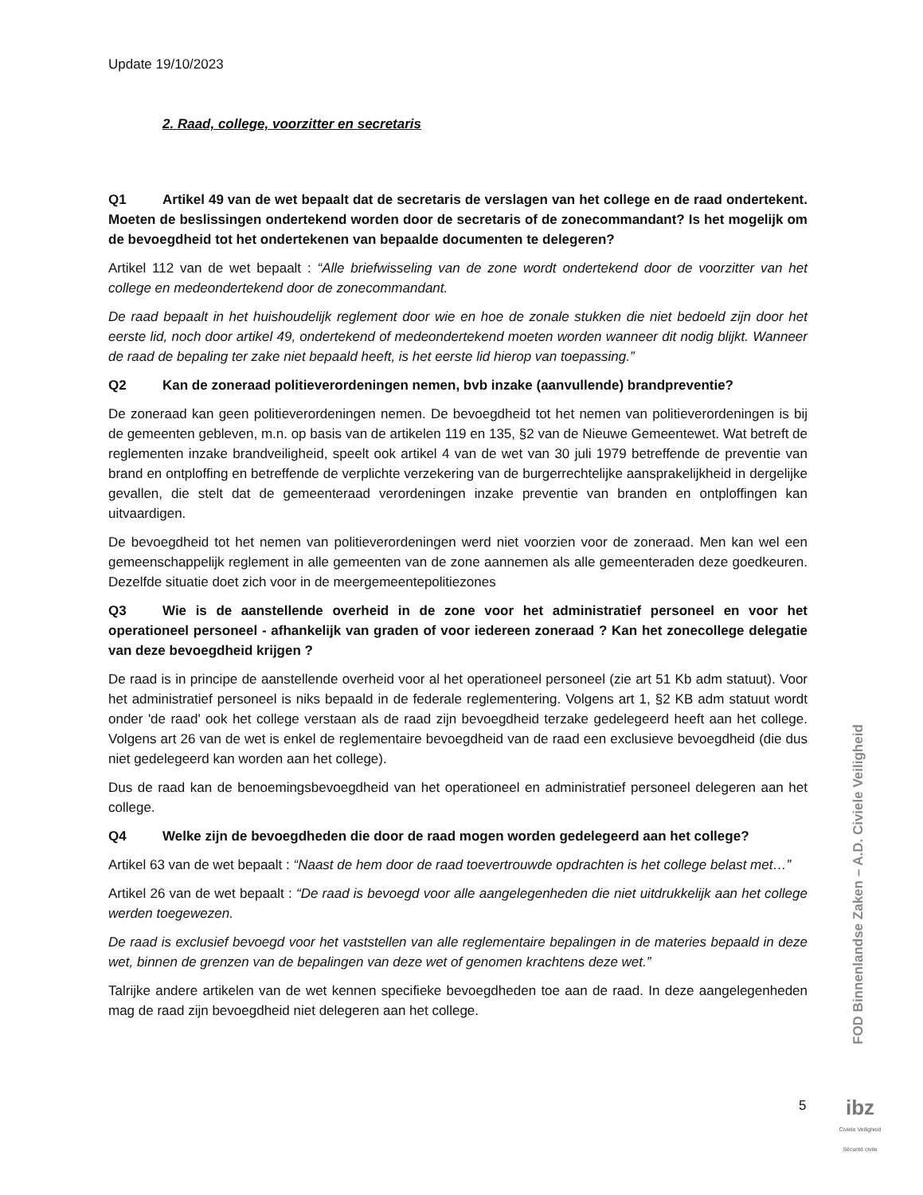Update 19/10/2023
2. Raad, college, voorzitter en secretaris
Q1 Artikel 49 van de wet bepaalt dat de secretaris de verslagen van het college en de raad ondertekent. Moeten de beslissingen ondertekend worden door de secretaris of de zonecommandant? Is het mogelijk om de bevoegdheid tot het ondertekenen van bepaalde documenten te delegeren?
Artikel 112 van de wet bepaalt : “Alle briefwisseling van de zone wordt ondertekend door de voorzitter van het college en medeondertekend door de zonecommandant.
De raad bepaalt in het huishoudelijk reglement door wie en hoe de zonale stukken die niet bedoeld zijn door het eerste lid, noch door artikel 49, ondertekend of medeondertekend moeten worden wanneer dit nodig blijkt. Wanneer de raad de bepaling ter zake niet bepaald heeft, is het eerste lid hierop van toepassing.”
Q2 Kan de zoneraad politieverordeningen nemen, bvb inzake (aanvullende) brandpreventie?
De zoneraad kan geen politieverordeningen nemen. De bevoegdheid tot het nemen van politieverordeningen is bij de gemeenten gebleven, m.n. op basis van de artikelen 119 en 135, §2 van de Nieuwe Gemeentewet. Wat betreft de reglementen inzake brandveiligheid, speelt ook artikel 4 van de wet van 30 juli 1979 betreffende de preventie van brand en ontploffing en betreffende de verplichte verzekering van de burgerrechtelijke aansprakelijkheid in dergelijke gevallen, die stelt dat de gemeenteraad verordeningen inzake preventie van branden en ontploffingen kan uitvaardigen.
De bevoegdheid tot het nemen van politieverordeningen werd niet voorzien voor de zoneraad. Men kan wel een gemeenschappelijk reglement in alle gemeenten van de zone aannemen als alle gemeenteraden deze goedkeuren. Dezelfde situatie doet zich voor in de meergemeentepolitiezones
Q3 Wie is de aanstellende overheid in de zone voor het administratief personeel en voor het operationeel personeel - afhankelijk van graden of voor iedereen zoneraad ? Kan het zonecollege delegatie van deze bevoegdheid krijgen ?
De raad is in principe de aanstellende overheid voor al het operationeel personeel (zie art 51 Kb adm statuut). Voor het administratief personeel is niks bepaald in de federale reglementering. Volgens art 1, §2 KB adm statuut wordt onder 'de raad' ook het college verstaan als de raad zijn bevoegdheid terzake gedelegeerd heeft aan het college. Volgens art 26 van de wet is enkel de reglementaire bevoegdheid van de raad een exclusieve bevoegdheid (die dus niet gedelegeerd kan worden aan het college).
Dus de raad kan de benoemingsbevoegdheid van het operationeel en administratief personeel delegeren aan het college.
Q4 Welke zijn de bevoegdheden die door de raad mogen worden gedelegeerd aan het college?
Artikel 63 van de wet bepaalt : “Naast de hem door de raad toevertrouwde opdrachten is het college belast met…”
Artikel 26 van de wet bepaalt : “De raad is bevoegd voor alle aangelegenheden die niet uitdrukkelijk aan het college werden toegewezen.
De raad is exclusief bevoegd voor het vaststellen van alle reglementaire bepalingen in de materies bepaald in deze wet, binnen de grenzen van de bepalingen van deze wet of genomen krachtens deze wet.”
Talrijke andere artikelen van de wet kennen specifieke bevoegdheden toe aan de raad. In deze aangelegenheden mag de raad zijn bevoegdheid niet delegeren aan het college.
FOD Binnenlandse Zaken – A.D. Civiele Veiligheid
5
ibz
Civiele Veiligheid
Sécurité civile